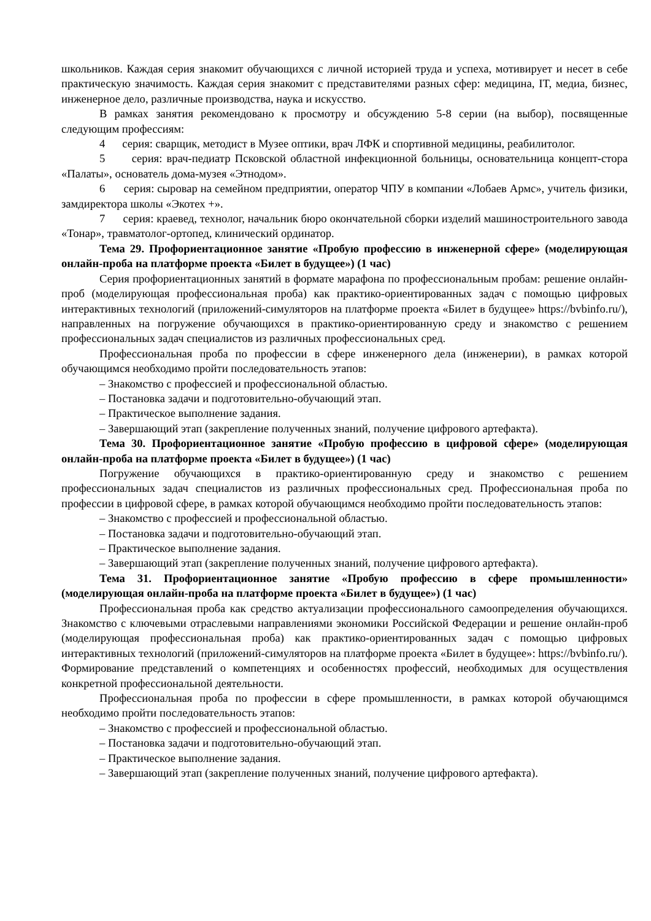школьников. Каждая серия знакомит обучающихся с личной историей труда и успеха, мотивирует и несет в себе практическую значимость. Каждая серия знакомит с представителями разных сфер: медицина, IT, медиа, бизнес, инженерное дело, различные производства, наука и искусство.
В рамках занятия рекомендовано к просмотру и обсуждению 5-8 серии (на выбор), посвященные следующим профессиям:
4 серия: сварщик, методист в Музее оптики, врач ЛФК и спортивной медицины, реабилитолог.
5 серия: врач-педиатр Псковской областной инфекционной больницы, основательница концепт-стора «Палаты», основатель дома-музея «Этнодом».
6 серия: сыровар на семейном предприятии, оператор ЧПУ в компании «Лобаев Армс», учитель физики, замдиректора школы «Экотех +».
7 серия: краевед, технолог, начальник бюро окончательной сборки изделий машиностроительного завода «Тонар», травматолог-ортопед, клинический ординатор.
Тема 29. Профориентационное занятие «Пробую профессию в инженерной сфере» (моделирующая онлайн-проба на платформе проекта «Билет в будущее») (1 час)
Серия профориентационных занятий в формате марафона по профессиональным пробам: решение онлайн-проб (моделирующая профессиональная проба) как практико-ориентированных задач с помощью цифровых интерактивных технологий (приложений-симуляторов на платформе проекта «Билет в будущее» https://bvbinfo.ru/), направленных на погружение обучающихся в практико-ориентированную среду и знакомство с решением профессиональных задач специалистов из различных профессиональных сред.
Профессиональная проба по профессии в сфере инженерного дела (инженерии), в рамках которой обучающимся необходимо пройти последовательность этапов:
– Знакомство с профессией и профессиональной областью.
– Постановка задачи и подготовительно-обучающий этап.
– Практическое выполнение задания.
– Завершающий этап (закрепление полученных знаний, получение цифрового артефакта).
Тема 30. Профориентационное занятие «Пробую профессию в цифровой сфере» (моделирующая онлайн-проба на платформе проекта «Билет в будущее») (1 час)
Погружение обучающихся в практико-ориентированную среду и знакомство с решением профессиональных задач специалистов из различных профессиональных сред. Профессиональная проба по профессии в цифровой сфере, в рамках которой обучающимся необходимо пройти последовательность этапов:
– Знакомство с профессией и профессиональной областью.
– Постановка задачи и подготовительно-обучающий этап.
– Практическое выполнение задания.
– Завершающий этап (закрепление полученных знаний, получение цифрового артефакта).
Тема 31. Профориентационное занятие «Пробую профессию в сфере промышленности» (моделирующая онлайн-проба на платформе проекта «Билет в будущее») (1 час)
Профессиональная проба как средство актуализации профессионального самоопределения обучающихся. Знакомство с ключевыми отраслевыми направлениями экономики Российской Федерации и решение онлайн-проб (моделирующая профессиональная проба) как практико-ориентированных задач с помощью цифровых интерактивных технологий (приложений-симуляторов на платформе проекта «Билет в будущее»: https://bvbinfo.ru/). Формирование представлений о компетенциях и особенностях профессий, необходимых для осуществления конкретной профессиональной деятельности.
Профессиональная проба по профессии в сфере промышленности, в рамках которой обучающимся необходимо пройти последовательность этапов:
– Знакомство с профессией и профессиональной областью.
– Постановка задачи и подготовительно-обучающий этап.
– Практическое выполнение задания.
– Завершающий этап (закрепление полученных знаний, получение цифрового артефакта).